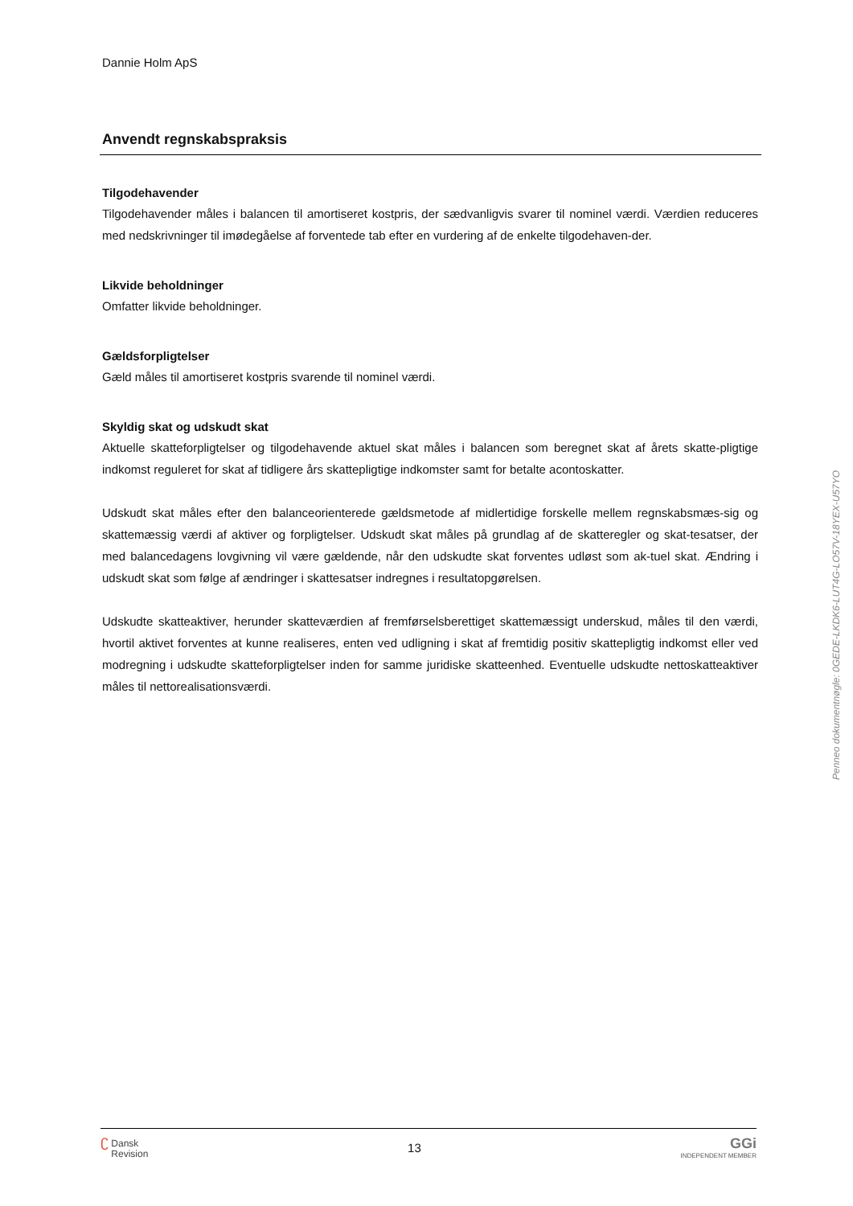Dannie Holm ApS
Anvendt regnskabspraksis
Tilgodehavender
Tilgodehavender måles i balancen til amortiseret kostpris, der sædvanligvis svarer til nominel værdi. Værdien reduceres med nedskrivninger til imødegåelse af forventede tab efter en vurdering af de enkelte tilgodehaven-der.
Likvide beholdninger
Omfatter likvide beholdninger.
Gældsforpligtelser
Gæld måles til amortiseret kostpris svarende til nominel værdi.
Skyldig skat og udskudt skat
Aktuelle skatteforpligtelser og tilgodehavende aktuel skat måles i balancen som beregnet skat af årets skatte-pligtige indkomst reguleret for skat af tidligere års skattepligtige indkomster samt for betalte acontoskatter.
Udskudt skat måles efter den balanceorienterede gældsmetode af midlertidige forskelle mellem regnskabsmæs-sig og skattemæssig værdi af aktiver og forpligtelser. Udskudt skat måles på grundlag af de skatteregler og skat-tesatser, der med balancedagens lovgivning vil være gældende, når den udskudte skat forventes udløst som ak-tuel skat. Ændring i udskudt skat som følge af ændringer i skattesatser indregnes i resultatopgørelsen.
Udskudte skatteaktiver, herunder skatteværdien af fremførselsberettiget skattemæssigt underskud, måles til den værdi, hvortil aktivet forventes at kunne realiseres, enten ved udligning i skat af fremtidig positiv skattepligtig indkomst eller ved modregning i udskudte skatteforpligtelser inden for samme juridiske skatteenhed. Eventuelle udskudte nettoskatteaktiver måles til nettorealisationsværdi.
Penneo dokumentnøgle: 0GEDE-LKDK6-LUT4G-LO57V-18YEX-U57YO
ʗ Dansk
Revision
13
GGi
INDEPENDENT MEMBER